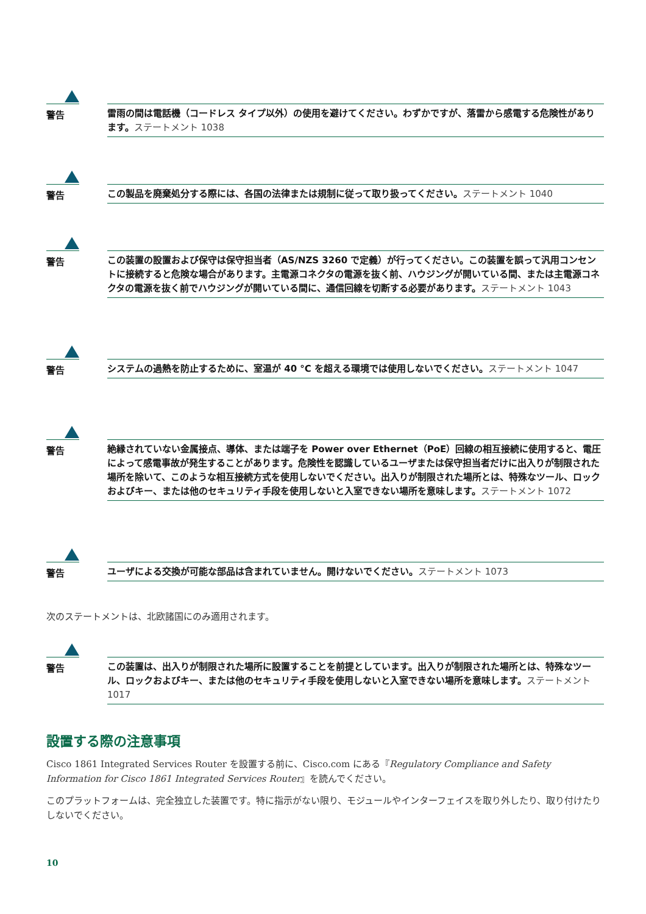警告
雷雨の間は電話機（コードレス タイプ以外）の使用を避けてください。わずかですが、落雷から感電する危険性があります。ステートメント 1038
警告
この製品を廃棄処分する際には、各国の法律または規制に従って取り扱ってください。ステートメント 1040
警告
この装置の設置および保守は保守担当者（AS/NZS 3260 で定義）が行ってください。この装置を誤って汎用コンセントに接続すると危険な場合があります。主電源コネクタの電源を抜く前、ハウジングが開いている間、または主電源コネクタの電源を抜く前でハウジングが開いている間に、通信回線を切断する必要があります。ステートメント 1043
警告
システムの過熱を防止するために、室温が 40 °C を超える環境では使用しないでください。ステートメント 1047
警告
絶縁されていない金属接点、導体、または端子を Power over Ethernet（PoE）回線の相互接続に使用すると、電圧によって感電事故が発生することがあります。危険性を認識しているユーザまたは保守担当者だけに出入りが制限された場所を除いて、このような相互接続方式を使用しないでください。出入りが制限された場所とは、特殊なツール、ロックおよびキー、または他のセキュリティ手段を使用しないと入室できない場所を意味します。ステートメント 1072
警告
ユーザによる交換が可能な部品は含まれていません。開けないでください。ステートメント 1073
次のステートメントは、北欧諸国にのみ適用されます。
警告
この装置は、出入りが制限された場所に設置することを前提としています。出入りが制限された場所とは、特殊なツール、ロックおよびキー、または他のセキュリティ手段を使用しないと入室できない場所を意味します。ステートメント 1017
設置する際の注意事項
Cisco 1861 Integrated Services Router を設置する前に、Cisco.com にある『Regulatory Compliance and Safety Information for Cisco 1861 Integrated Services Router』を読んでください。
このプラットフォームは、完全独立した装置です。特に指示がない限り、モジュールやインターフェイスを取り外したり、取り付けたりしないでください。
10